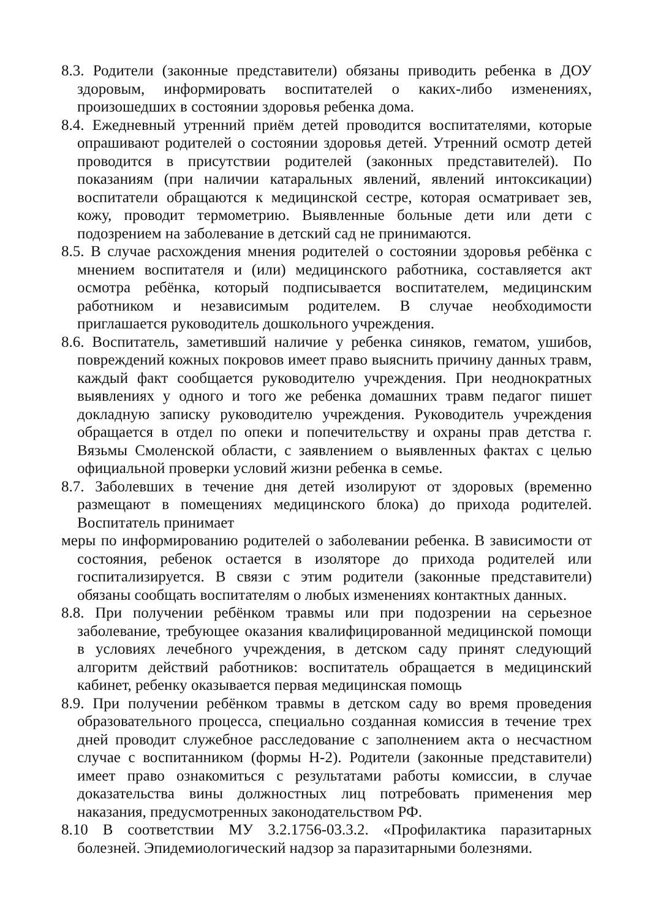8.3. Родители (законные представители) обязаны приводить ребенка в ДОУ здоровым, информировать воспитателей о каких-либо изменениях, произошедших в состоянии здоровья ребенка дома.
8.4. Ежедневный утренний приём детей проводится воспитателями, которые опрашивают родителей о состоянии здоровья детей. Утренний осмотр детей проводится в присутствии родителей (законных представителей). По показаниям (при наличии катаральных явлений, явлений интоксикации) воспитатели обращаются к медицинской сестре, которая осматривает зев, кожу, проводит термометрию. Выявленные больные дети или дети с подозрением на заболевание в детский сад не принимаются.
8.5. В случае расхождения мнения родителей о состоянии здоровья ребёнка с мнением воспитателя и (или) медицинского работника, составляется акт осмотра ребёнка, который подписывается воспитателем, медицинским работником и независимым родителем. В случае необходимости приглашается руководитель дошкольного учреждения.
8.6. Воспитатель, заметивший наличие у ребенка синяков, гематом, ушибов, повреждений кожных покровов имеет право выяснить причину данных травм, каждый факт сообщается руководителю учреждения. При неоднократных выявлениях у одного и того же ребенка домашних травм педагог пишет докладную записку руководителю учреждения. Руководитель учреждения обращается в отдел по опеки и попечительству и охраны прав детства г. Вязьмы Смоленской области, с заявлением о выявленных фактах с целью официальной проверки условий жизни ребенка в семье.
8.7. Заболевших в течение дня детей изолируют от здоровых (временно размещают в помещениях медицинского блока) до прихода родителей. Воспитатель принимает
меры по информированию родителей о заболевании ребенка. В зависимости от состояния, ребенок остается в изоляторе до прихода родителей или госпитализируется. В связи с этим родители (законные представители) обязаны сообщать воспитателям о любых изменениях контактных данных.
8.8. При получении ребёнком травмы или при подозрении на серьезное заболевание, требующее оказания квалифицированной медицинской помощи в условиях лечебного учреждения, в детском саду принят следующий алгоритм действий работников: воспитатель обращается в медицинский кабинет, ребенку оказывается первая медицинская помощь
8.9. При получении ребёнком травмы в детском саду во время проведения образовательного процесса, специально созданная комиссия в течение трех дней проводит служебное расследование с заполнением акта о несчастном случае с воспитанником (формы Н-2). Родители (законные представители) имеет право ознакомиться с результатами работы комиссии, в случае доказательства вины должностных лиц потребовать применения мер наказания, предусмотренных законодательством РФ.
8.10 В соответствии МУ 3.2.1756-03.3.2. «Профилактика паразитарных болезней. Эпидемиологический надзор за паразитарными болезнями.